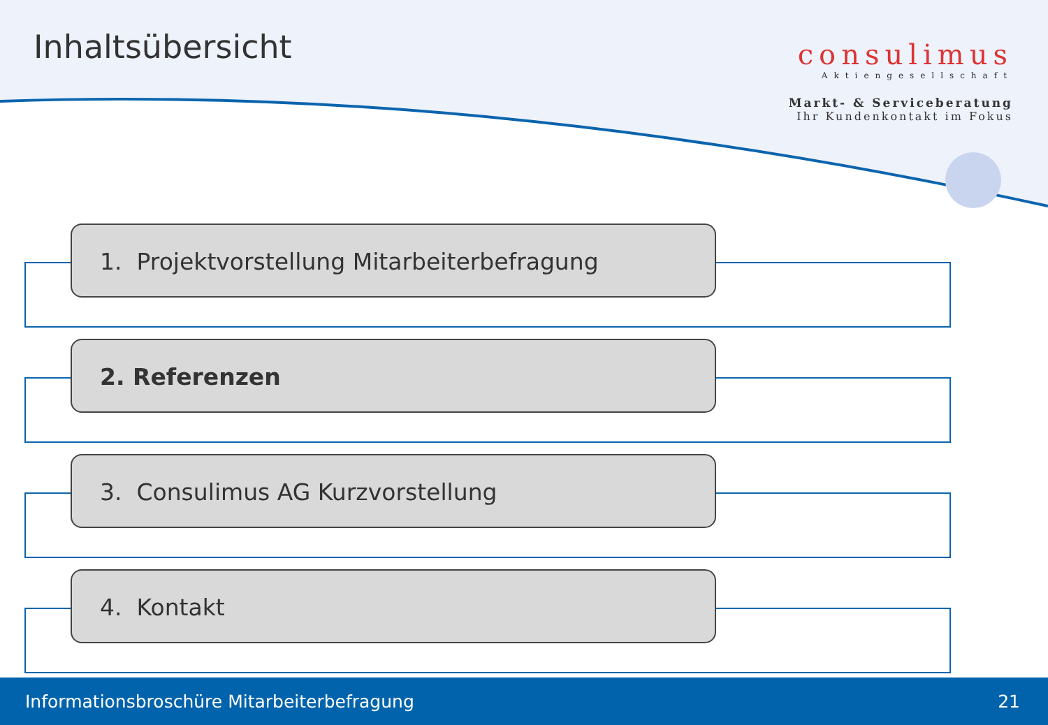Inhaltsübersicht
consulimus
Aktiengesellschaft
Markt- & Serviceberatung
Ihr Kundenkontakt im Fokus
1. Projektvorstellung Mitarbeiterbefragung
2. Referenzen
3. Consulimus AG Kurzvorstellung
4. Kontakt
Informationsbroschüre Mitarbeiterbefragung 21